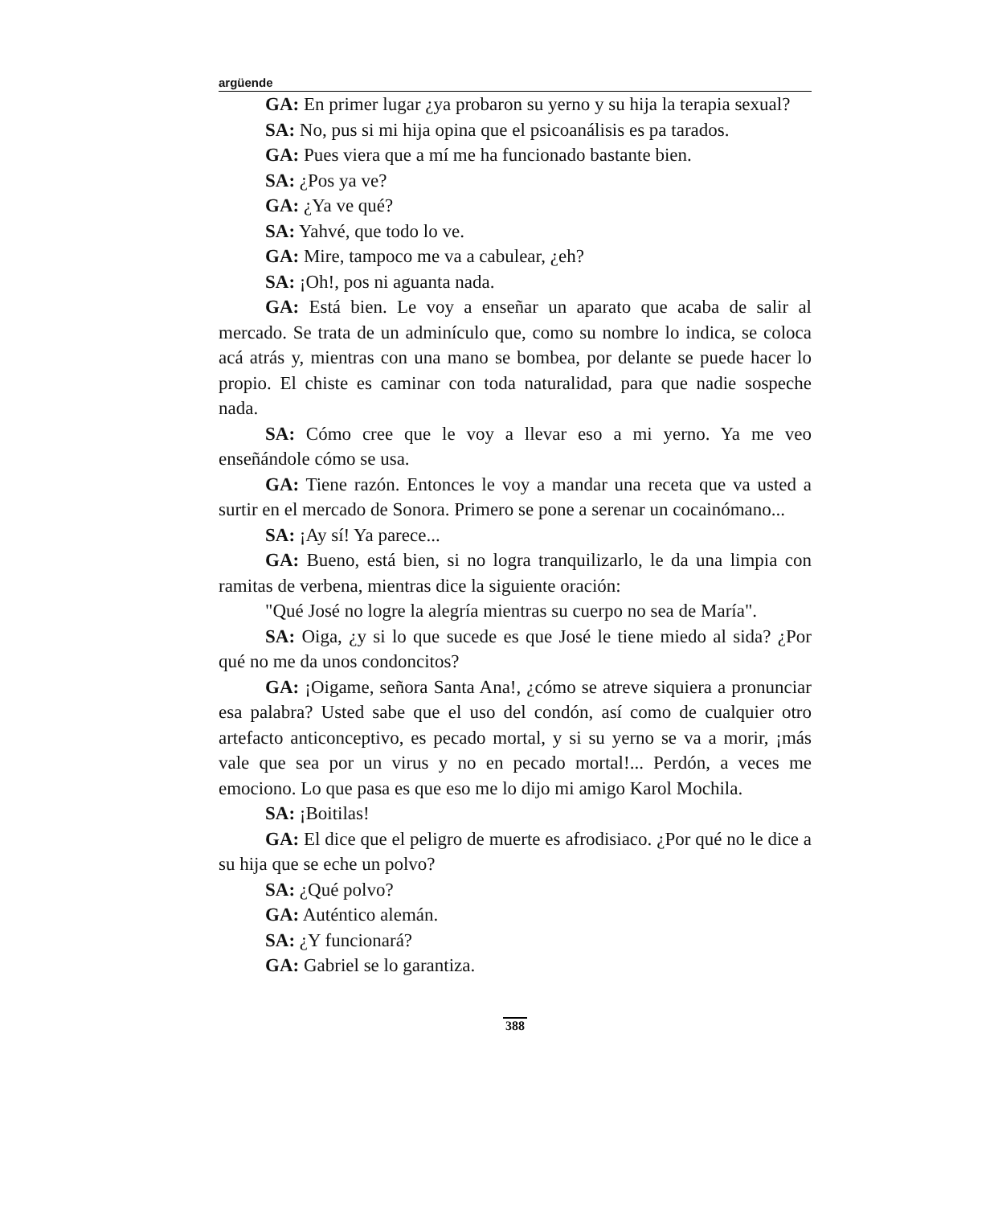argüende
GA: En primer lugar ¿ya probaron su yerno y su hija la terapia sexual?
SA: No, pus si mi hija opina que el psicoanálisis es pa tarados.
GA: Pues viera que a mí me ha funcionado bastante bien.
SA: ¿Pos ya ve?
GA: ¿Ya ve qué?
SA: Yahvé, que todo lo ve.
GA: Mire, tampoco me va a cabulear, ¿eh?
SA: ¡Oh!, pos ni aguanta nada.
GA: Está bien. Le voy a enseñar un aparato que acaba de salir al mercado. Se trata de un adminículo que, como su nombre lo indica, se coloca acá atrás y, mientras con una mano se bombea, por delante se puede hacer lo propio. El chiste es caminar con toda naturalidad, para que nadie sospeche nada.
SA: Cómo cree que le voy a llevar eso a mi yerno. Ya me veo enseñándole cómo se usa.
GA: Tiene razón. Entonces le voy a mandar una receta que va usted a surtir en el mercado de Sonora. Primero se pone a serenar un cocainómano...
SA: ¡Ay sí! Ya parece...
GA: Bueno, está bien, si no logra tranquilizarlo, le da una limpia con ramitas de verbena, mientras dice la siguiente oración:
"Qué José no logre la alegría mientras su cuerpo no sea de María".
SA: Oiga, ¿y si lo que sucede es que José le tiene miedo al sida? ¿Por qué no me da unos condoncitos?
GA: ¡Oigame, señora Santa Ana!, ¿cómo se atreve siquiera a pronunciar esa palabra? Usted sabe que el uso del condón, así como de cualquier otro artefacto anticonceptivo, es pecado mortal, y si su yerno se va a morir, ¡más vale que sea por un virus y no en pecado mortal!... Perdón, a veces me emociono. Lo que pasa es que eso me lo dijo mi amigo Karol Mochila.
SA: ¡Boitilas!
GA: El dice que el peligro de muerte es afrodisiaco. ¿Por qué no le dice a su hija que se eche un polvo?
SA: ¿Qué polvo?
GA: Auténtico alemán.
SA: ¿Y funcionará?
GA: Gabriel se lo garantiza.
388